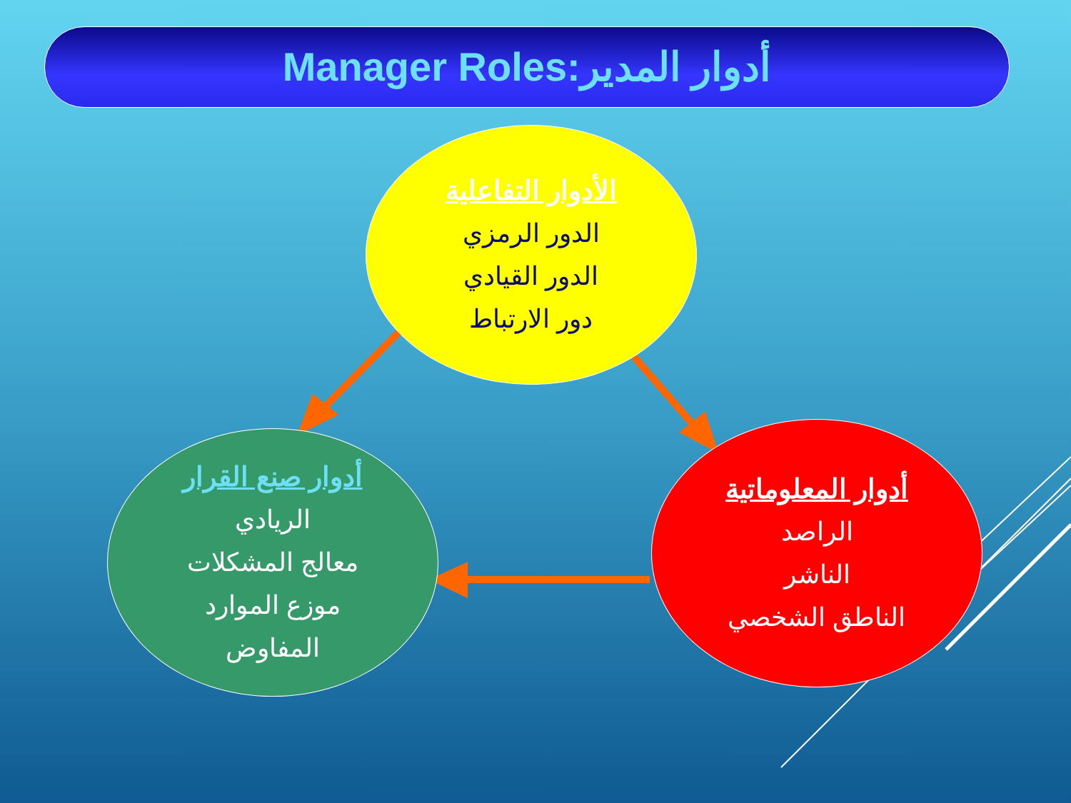أدوار المدير:Manager Roles
الأدوار التفاعلية
الدور الرمزي
الدور القيادي
دور الارتباط
أدوار صنع القرار
الريادي
معالج المشكلات
موزع الموارد
المفاوض
أدوار المعلوماتية
الراصد
الناشر
الناطق الشخصي